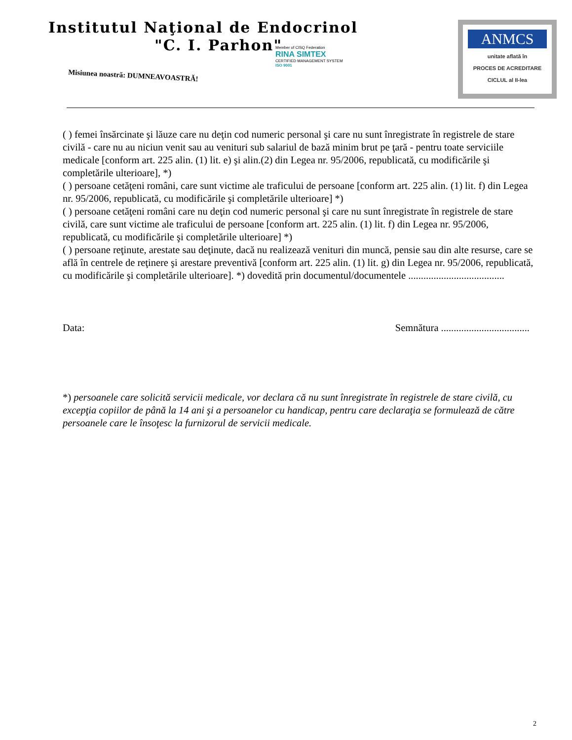Institutul Naţional de Endocrinol
"C. I. Parhon"
Misiunea noastră: DUMNEAVOASTRĂ!
Member of CISQ Federation
RINA SIMTEX
CERTIFIED MANAGEMENT SYSTEM
ISO 9001
ANMCS
unitate aflată în
PROCES DE ACREDITARE
CICLUL al II-lea
( ) femei însărcinate şi lăuze care nu deţin cod numeric personal şi care nu sunt înregistrate în registrele de stare civilă - care nu au niciun venit sau au venituri sub salariul de bază minim brut pe ţară - pentru toate serviciile medicale [conform art. 225 alin. (1) lit. e) şi alin.(2) din Legea nr. 95/2006, republicată, cu modificările şi completările ulterioare], *)
( ) persoane cetăţeni români, care sunt victime ale traficului de persoane [conform art. 225 alin. (1) lit. f) din Legea nr. 95/2006, republicată, cu modificările şi completările ulterioare] *)
( ) persoane cetăţeni români care nu deţin cod numeric personal şi care nu sunt înregistrate în registrele de stare civilă, care sunt victime ale traficului de persoane [conform art. 225 alin. (1) lit. f) din Legea nr. 95/2006, republicată, cu modificările şi completările ulterioare] *)
( ) persoane reţinute, arestate sau deţinute, dacă nu realizează venituri din muncă, pensie sau din alte resurse, care se află în centrele de reţinere şi arestare preventivă [conform art. 225 alin. (1) lit. g) din Legea nr. 95/2006, republicată, cu modificările şi completările ulterioare]. *) dovedită prin documentul/documentele ......................................
Data: Semnătura ...................................
*) persoanele care solicită servicii medicale, vor declara că nu sunt înregistrate în registrele de stare civilă, cu excepţia copiilor de până la 14 ani şi a persoanelor cu handicap, pentru care declaraţia se formulează de către persoanele care le însoţesc la furnizorul de servicii medicale.
2